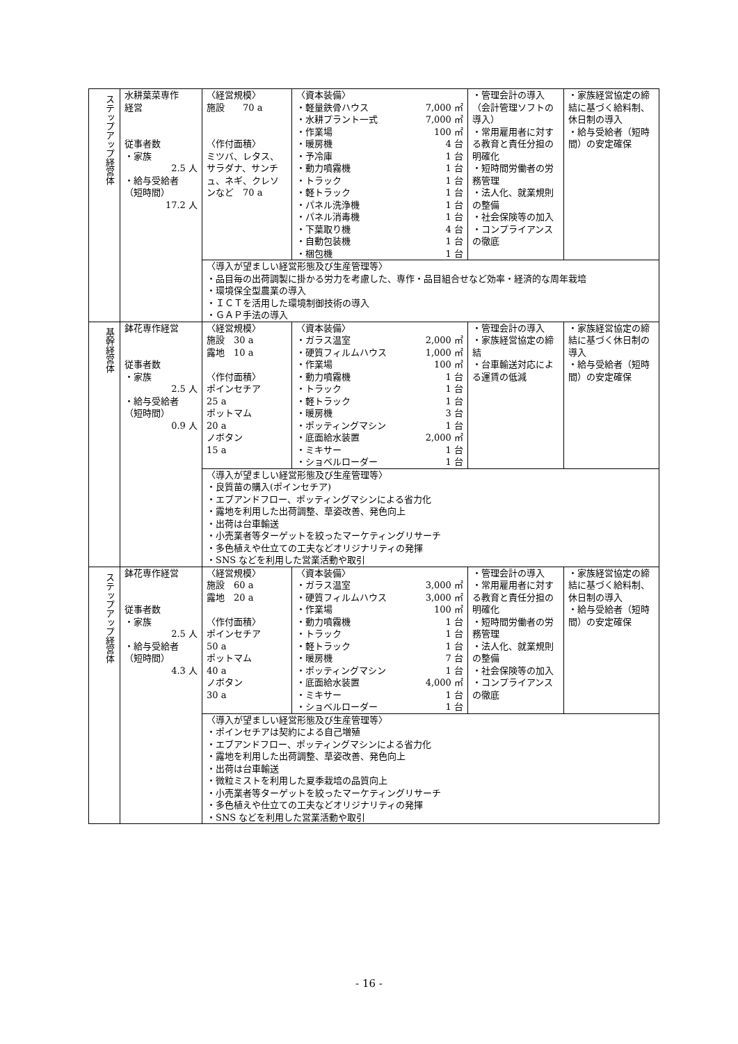| ステップアップ経営体 | 水耕葉菜専作 経営 従事者数 ・家族 2.5 人 ・給与受給者 （短時間） 17.2 人 | 〈経営規模〉 施設 70 a 〈作付面積〉 ミツバ、レタス、サラダナ、サンチュ、ネギ、クレソンなど 70 a | 〈資本装備〉 ・軽量鉄骨ハウス 7,000 ㎡ ・水耕プラント一式 7,000 ㎡ ・作業場 100 ㎡ ・暖房機 4 台 ・予冷庫 1 台 ・動力噴霧機 1 台 ・トラック 1 台 ・軽トラック 1 台 ・パネル洗浄機 1 台 ・パネル消毒機 1 台 ・下葉取り機 4 台 ・自動包装機 1 台 ・梱包機 1 台 | ・管理会計の導入（会計管理ソフトの導入） ・常用雇用者に対する教育と責任分担の明確化 ・短時間労働者の労務管理 ・法人化、就業規則の整備 ・社会保険等の加入 ・コンプライアンスの徹底 | ・家族経営協定の締結に基づく給料制、休日制の導入 ・給与受給者（短時間）の安定確保 |
| | | 〈導入が望ましい経営形態及び生産管理等〉 ・品目毎の出荷調製に掛かる労力を考慮した、専作・品目組合せなど効率・経済的な周年栽培 ・環境保全型農業の導入 ・ＩＣＴを活用した環境制御技術の導入 ・ＧＡＰ手法の導入 | | | |
| 基幹経営体 | 鉢花専作経営 従事者数 ・家族 2.5 人 ・給与受給者 （短時間） 0.9 人 | 〈経営規模〉 施設 30 a 露地 10 a 〈作付面積〉 ポインセチア 25 a ポットマム 20 a ノボタン 15 a | 〈資本装備〉 ・ガラス温室 2,000 ㎡ ・硬質フィルムハウス 1,000 ㎡ ・作業場 100 ㎡ ・動力噴霧機 1 台 ・トラック 1 台 ・軽トラック 1 台 ・暖房機 3 台 ・ポッティングマシン 1 台 ・底面給水装置 2,000 ㎡ ・ミキサー 1 台 ・ショベルローダー 1 台 | ・管理会計の導入 ・家族経営協定の締結 ・台車輸送対応による運賃の低減 | ・家族経営協定の締結に基づく休日制の導入 ・給与受給者（短時間）の安定確保 |
| | | 〈導入が望ましい経営形態及び生産管理等〉 ・良質苗の購入(ポインセチア) ・エブアンドフロー、ポッティングマシンによる省力化 ・露地を利用した出荷調整、草姿改善、発色向上 ・出荷は台車輸送 ・小売業者等ターゲットを絞ったマーケティングリサーチ ・多色植えや仕立ての工夫などオリジナリティの発揮 ・SNS などを利用した営業活動や取引 | | | |
| ステップアップ経営体 | 鉢花専作経営 従事者数 ・家族 2.5 人 ・給与受給者 （短時間） 4.3 人 | 〈経営規模〉 施設 60 a 露地 20 a 〈作付面積〉 ポインセチア 50 a ポットマム 40 a ノボタン 30 a | 〈資本装備〉 ・ガラス温室 3,000 ㎡ ・硬質フィルムハウス 3,000 ㎡ ・作業場 100 ㎡ ・動力噴霧機 1 台 ・トラック 1 台 ・軽トラック 1 台 ・暖房機 7 台 ・ポッティングマシン 1 台 ・底面給水装置 4,000 ㎡ ・ミキサー 1 台 ・ショベルローダー 1 台 | ・管理会計の導入 ・常用雇用者に対する教育と責任分担の明確化 ・短時間労働者の労務管理 ・法人化、就業規則の整備 ・社会保険等の加入 ・コンプライアンスの徹底 | ・家族経営協定の締結に基づく給料制、休日制の導入 ・給与受給者（短時間）の安定確保 |
| | | 〈導入が望ましい経営形態及び生産管理等〉 ・ポインセチアは契約による自己増殖 ・エブアンドフロー、ポッティングマシンによる省力化 ・露地を利用した出荷調整、草姿改善、発色向上 ・出荷は台車輸送 ・微粒ミストを利用した夏季栽培の品質向上 ・小売業者等ターゲットを絞ったマーケティングリサーチ ・多色植えや仕立ての工夫などオリジナリティの発揮 ・SNS などを利用した営業活動や取引 | | | |
- 16 -